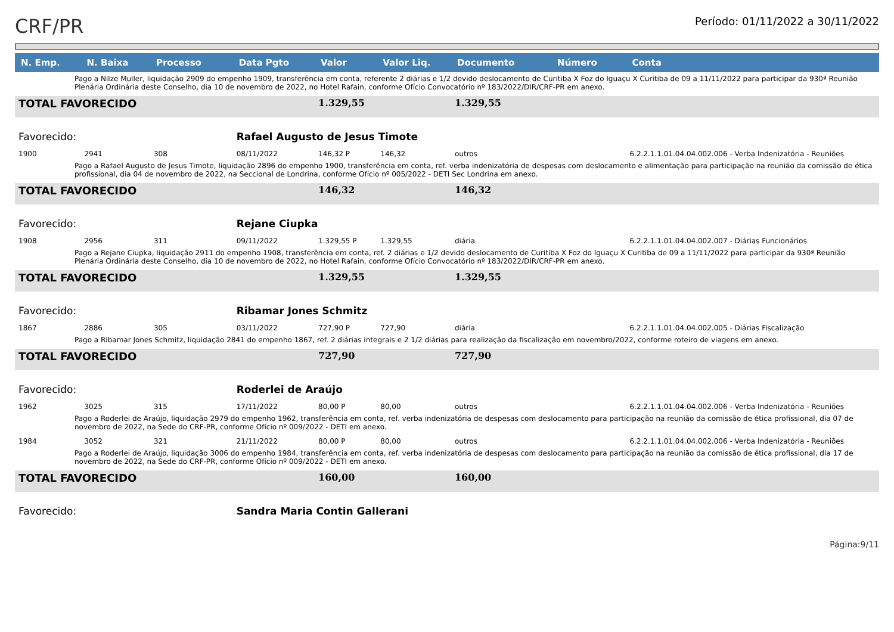CRF/PR
Período: 01/11/2022 a 30/11/2022
| N. Emp. | N. Baixa | Processo | Data Pgto | Valor | Valor Liq. | Documento | Número | Conta |
| --- | --- | --- | --- | --- | --- | --- | --- | --- |
| Pago a Nilze Muller, liquidação 2909 do empenho 1909, transferência em conta, referente 2 diárias e 1/2 devido deslocamento de Curitiba X Foz do Iguaçu X Curitiba de 09 a 11/11/2022 para participar da 930ª Reunião Plenária Ordinária deste Conselho, dia 10 de novembro de 2022, no Hotel Rafain, conforme Ofício Convocatório nº 183/2022/DIR/CRF-PR em anexo. | | | | | | | | |
| TOTAL FAVORECIDO | | | | 1.329,55 | | 1.329,55 | | |
| Favorecido: | | | Rafael Augusto de Jesus Timote | | | | | |
| 1900 | 2941 | 308 | 08/11/2022 | 146,32 P | 146,32 | outros | | 6.2.2.1.1.01.04.04.002.006 - Verba Indenizatória - Reuniões |
| Pago a Rafael Augusto de Jesus Timote, liquidação 2896 do empenho 1900, transferência em conta, ref. verba indenizatória de despesas com deslocamento e alimentação para participação na reunião da comissão de ética profissional, dia 04 de novembro de 2022, na Seccional de Londrina, conforme Ofício nº 005/2022 - DETI Sec Londrina em anexo. | | | | | | | | |
| TOTAL FAVORECIDO | | | | 146,32 | | 146,32 | | |
| Favorecido: | | | Rejane Ciupka | | | | | |
| 1908 | 2956 | 311 | 09/11/2022 | 1.329,55 P | 1.329,55 | diária | | 6.2.2.1.1.01.04.04.002.007 - Diárias Funcionários |
| Pago a Rejane Ciupka, liquidação 2911 do empenho 1908, transferência em conta, ref. 2 diárias e 1/2 devido deslocamento de Curitiba X Foz do Iguaçu X Curitiba de 09 a 11/11/2022 para participar da 930ª Reunião Plenária Ordinária deste Conselho, dia 10 de novembro de 2022, no Hotel Rafain, conforme Ofício Convocatório nº 183/2022/DIR/CRF-PR em anexo. | | | | | | | | |
| TOTAL FAVORECIDO | | | | 1.329,55 | | 1.329,55 | | |
| Favorecido: | | | Ribamar Jones Schmitz | | | | | |
| 1867 | 2886 | 305 | 03/11/2022 | 727,90 P | 727,90 | diária | | 6.2.2.1.1.01.04.04.002.005 - Diárias Fiscalização |
| Pago a Ribamar Jones Schmitz, liquidação 2841 do empenho 1867, ref. 2 diárias integrais e 2 1/2 diárias para realização da fiscalização em novembro/2022, conforme roteiro de viagens em anexo. | | | | | | | | |
| TOTAL FAVORECIDO | | | | 727,90 | | 727,90 | | |
| Favorecido: | | | Roderlei de Araújo | | | | | |
| 1962 | 3025 | 315 | 17/11/2022 | 80,00 P | 80,00 | outros | | 6.2.2.1.1.01.04.04.002.006 - Verba Indenizatória - Reuniões |
| Pago a Roderlei de Araújo, liquidação 2979 do empenho 1962, transferência em conta, ref. verba indenizatória de despesas com deslocamento para participação na reunião da comissão de ética profissional, dia 07 de novembro de 2022, na Sede do CRF-PR, conforme Ofício nº 009/2022 - DETI em anexo. | | | | | | | | |
| 1984 | 3052 | 321 | 21/11/2022 | 80,00 P | 80,00 | outros | | 6.2.2.1.1.01.04.04.002.006 - Verba Indenizatória - Reuniões |
| Pago a Roderlei de Araújo, liquidação 3006 do empenho 1984, transferência em conta, ref. verba indenizatória de despesas com deslocamento para participação na reunião da comissão de ética profissional, dia 17 de novembro de 2022, na Sede do CRF-PR, conforme Ofício nº 009/2022 - DETI em anexo. | | | | | | | | |
| TOTAL FAVORECIDO | | | | 160,00 | | 160,00 | | |
| Favorecido: | | | Sandra Maria Contin Gallerani | | | | | |
Página:9/11